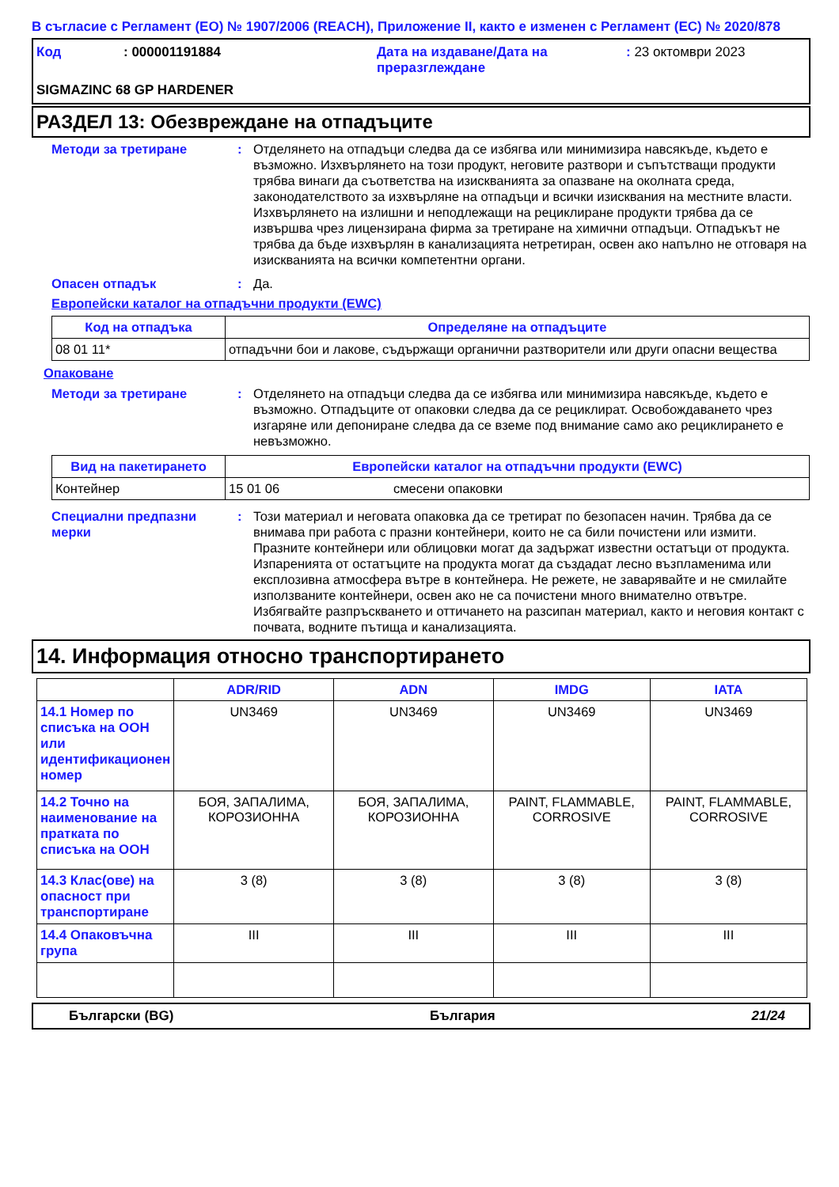В съгласие с Регламент (ЕО) № 1907/2006 (REACH), Приложение II, както е изменен с Регламент (ЕС) № 2020/878
Код: 000001191884 Дата на издаване/Дата на преразглеждане: 23 октомври 2023 SIGMAZINC 68 GP HARDENER
РАЗДЕЛ 13: Обезвреждане на отпадъците
Методи за третиране: Отделянето на отпадъци следва да се избягва или минимизира навсякъде, където е възможно. Изхвърлянето на този продукт, неговите разтвори и съпътстващи продукти трябва винаги да съответства на изискванията за опазване на околната среда, законодателството за изхвърляне на отпадъци и всички изисквания на местните власти. Изхвърлянето на излишни и неподлежащи на рециклиране продукти трябва да се извършва чрез лицензирана фирма за третиране на химични отпадъци. Отпадъкът не трябва да бъде изхвърлян в канализацията нетретиран, освен ако напълно не отговаря на изискванията на всички компетентни органи.
Опасен отпадък: Да.
Европейски каталог на отпадъчни продукти (EWC)
| Код на отпадъка | Определяне на отпадъците |
| --- | --- |
| 08 01 11* | отпадъчни бои и лакове, съдържащи органични разтворители или други опасни вещества |
Опаковане
Методи за третиране: Отделянето на отпадъци следва да се избягва или минимизира навсякъде, където е възможно. Отпадъците от опаковки следва да се рециклират. Освобождаването чрез изгаряне или депониране следва да се вземе под внимание само ако рециклирането е невъзможно.
| Вид на пакетирането | Европейски каталог на отпадъчни продукти (EWC) | |
| --- | --- | --- |
| Контейнер | 15 01 06 | смесени опаковки |
Специални предпазни мерки: Този материал и неговата опаковка да се третират по безопасен начин. Трябва да се внимава при работа с празни контейнери, които не са били почистени или измити. Празните контейнери или облицовки могат да задържат известни остатъци от продукта. Изпаренията от остатъците на продукта могат да създадат лесно възпламенима или експлозивна атмосфера вътре в контейнера. Не режете, не заварявайте и не смилайте използваните контейнери, освен ако не са почистени много внимателно отвътре. Избягвайте разпръскването и оттичането на разсипан материал, както и неговия контакт с почвата, водните пътища и канализацията.
14. Информация относно транспортирането
| | ADR/RID | ADN | IMDG | IATA |
| --- | --- | --- | --- | --- |
| 14.1 Номер по списъка на ООН или идентификационен номер | UN3469 | UN3469 | UN3469 | UN3469 |
| 14.2 Точно на наименование на пратката по списъка на ООН | БОЯ, ЗАПАЛИМА, КОРОЗИОННА | БОЯ, ЗАПАЛИМА, КОРОЗИОННА | PAINT, FLAMMABLE, CORROSIVE | PAINT, FLAMMABLE, CORROSIVE |
| 14.3 Клас(ове) на опасност при транспортиране | 3 (8) | 3 (8) | 3 (8) | 3 (8) |
| 14.4 Опаковъчна група | III | III | III | III |
Български (BG) България 21/24